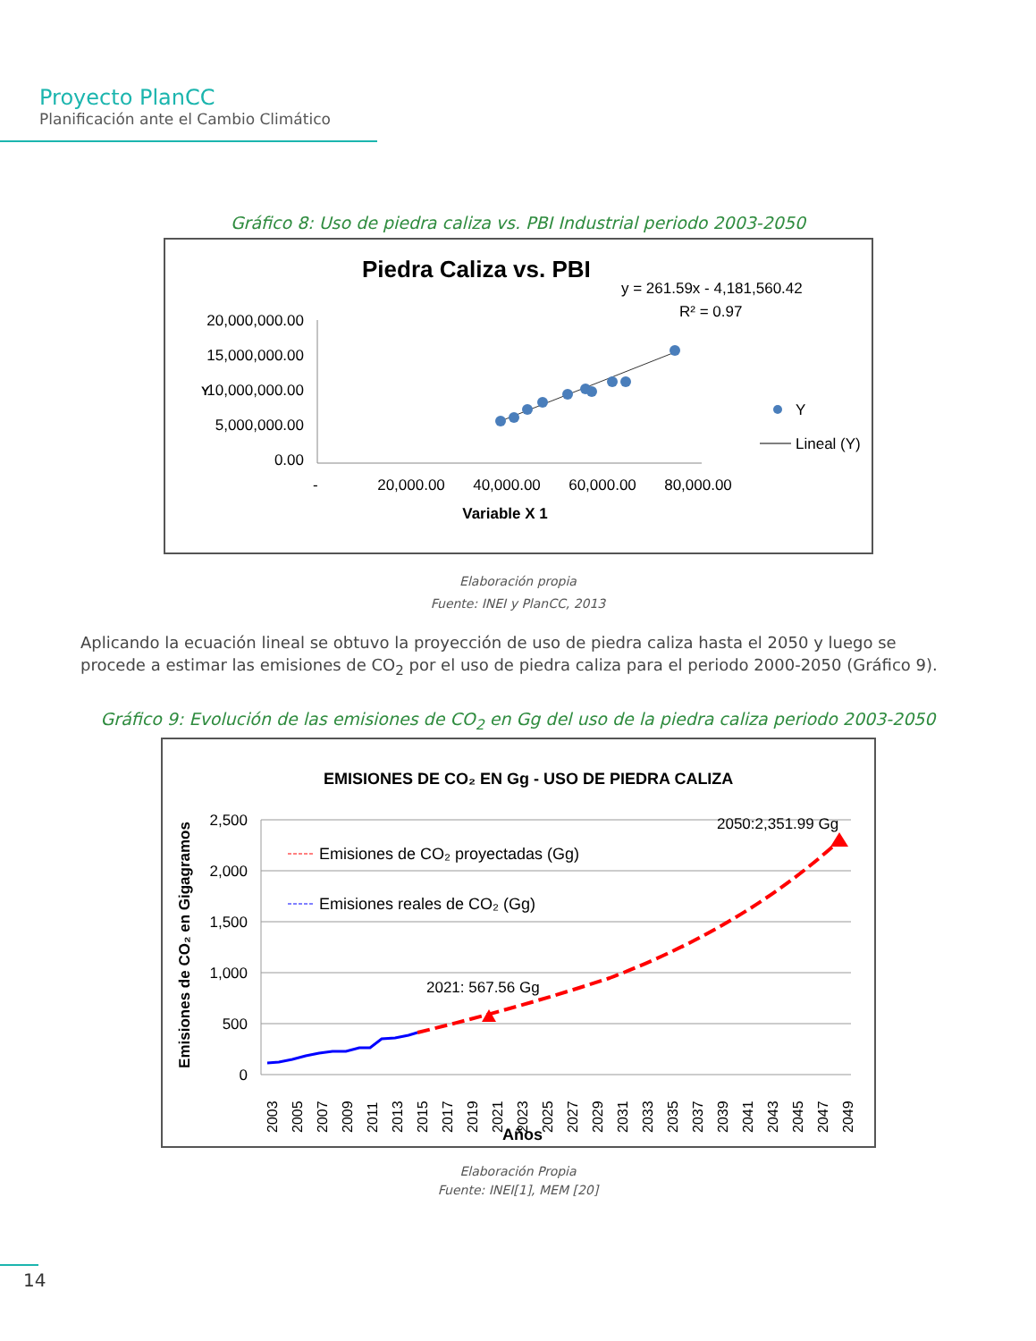Proyecto PlanCC
Planificación ante el Cambio Climático
Gráfico 8: Uso de piedra caliza vs. PBI Industrial periodo 2003-2050
Piedra Caliza vs. PBI
y = 261.59x - 4,181,560.42
R² = 0.97
20,000,000.00
15,000,000.00
10,000,000.00
5,000,000.00
0.00
Y
-
20,000.00
40,000.00
60,000.00
80,000.00
Variable X 1
Y
Lineal (Y)
Elaboración propia
Fuente: INEI y PlanCC, 2013
Aplicando la ecuación lineal se obtuvo la proyección de uso de piedra caliza hasta el 2050 y luego se procede a estimar las emisiones de CO<sub>2</sub> por el uso de piedra caliza para el periodo 2000-2050 (Gráfico 9).
Gráfico 9: Evolución de las emisiones de CO<sub>2</sub> en Gg del uso de la piedra caliza periodo 2003-2050
EMISIONES DE CO₂ EN Gg - USO DE PIEDRA CALIZA
Emisiones de CO₂ en Gigagramos
2,500
2,000
1,500
1,000
500
0
2050:2,351.99 Gg
2021: 567.56 Gg
Emisiones de CO₂ proyectadas (Gg)
Emisiones reales de CO₂ (Gg)
2003
2005
2007
2009
2011
2013
2015
2017
2019
2021
2023
2025
2027
2029
2031
2033
2035
2037
2039
2041
2043
2045
2047
2049
Años
Elaboración Propia
Fuente: INEI[1], MEM [20]
14